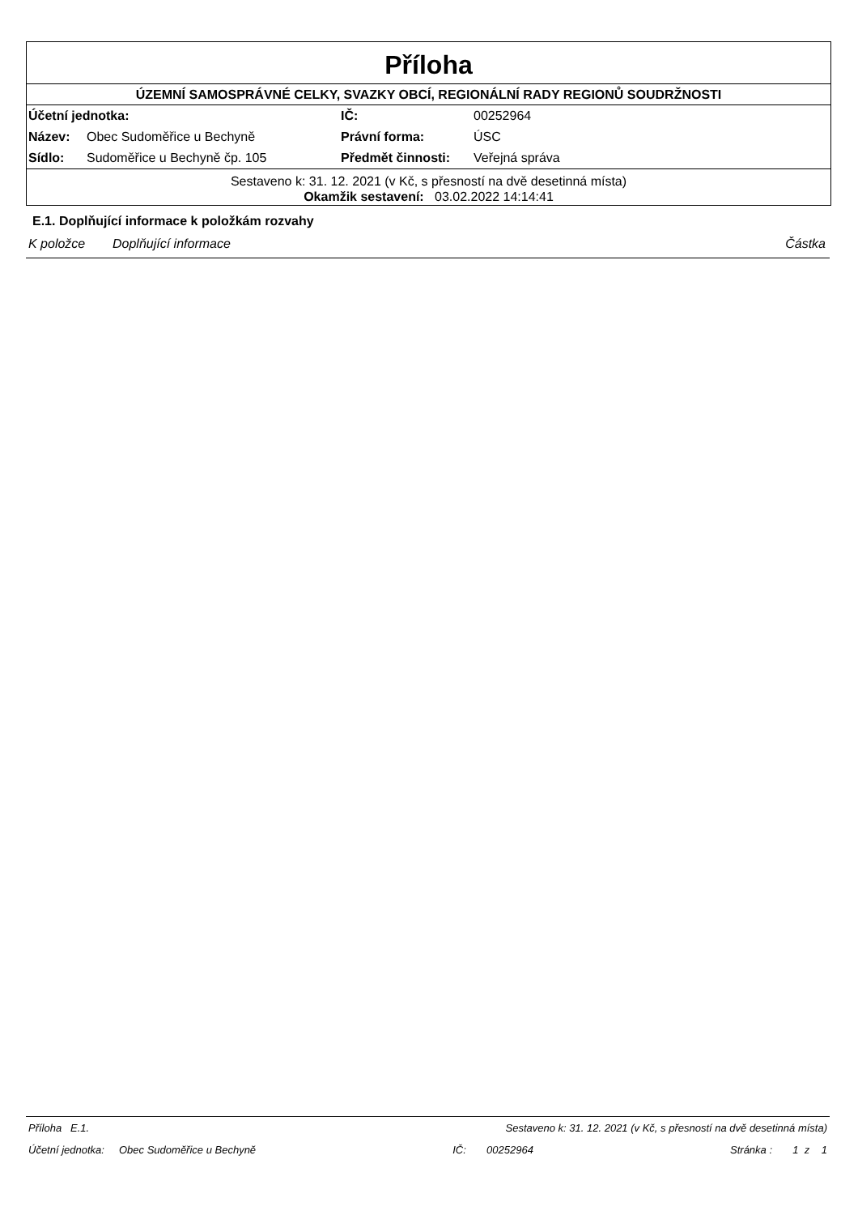Příloha
ÚZEMNÍ SAMOSPRÁVNÉ CELKY, SVAZKY OBCÍ, REGIONÁLNÍ RADY REGIONŮ SOUDRŽNOSTI
| Účetní jednotka: | | IČ: | 00252964 |
| Název: | Obec Sudoměřice u Bechyně | Právní forma: | ÚSC |
| Sídlo: | Sudoměřice u Bechyně čp. 105 | Předmět činnosti: | Veřejná správa |
Sestaveno k: 31. 12. 2021 (v Kč, s přesností na dvě desetinná místa)
Okamžik sestavení: 03.02.2022 14:14:41
E.1. Doplňující informace k položkám rozvahy
K položce Doplňující informace Částka
Příloha E.1. Sestaveno k: 31. 12. 2021 (v Kč, s přesností na dvě desetinná místa)
Účetní jednotka: Obec Sudoměřice u Bechyně IČ: 00252964 Stránka : 1 z 1